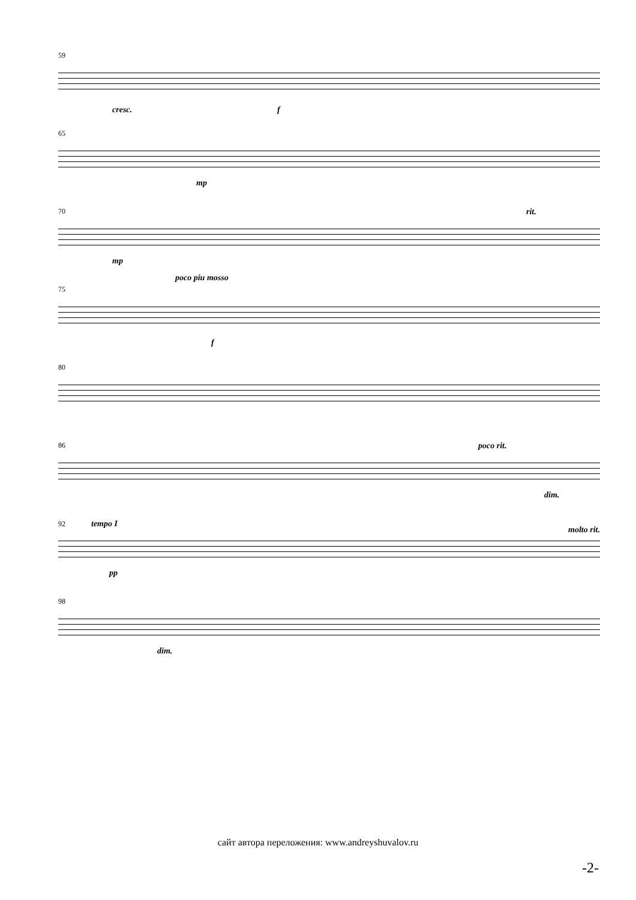59
cresc. f
65
mp
70
mp
rit.
poco piu mosso
75
f
80
86
poco rit.
dim.
92 tempo I
pp
molto rit.
98
dim.
сайт автора переложения: www.andreyshuvalov.ru
-2-